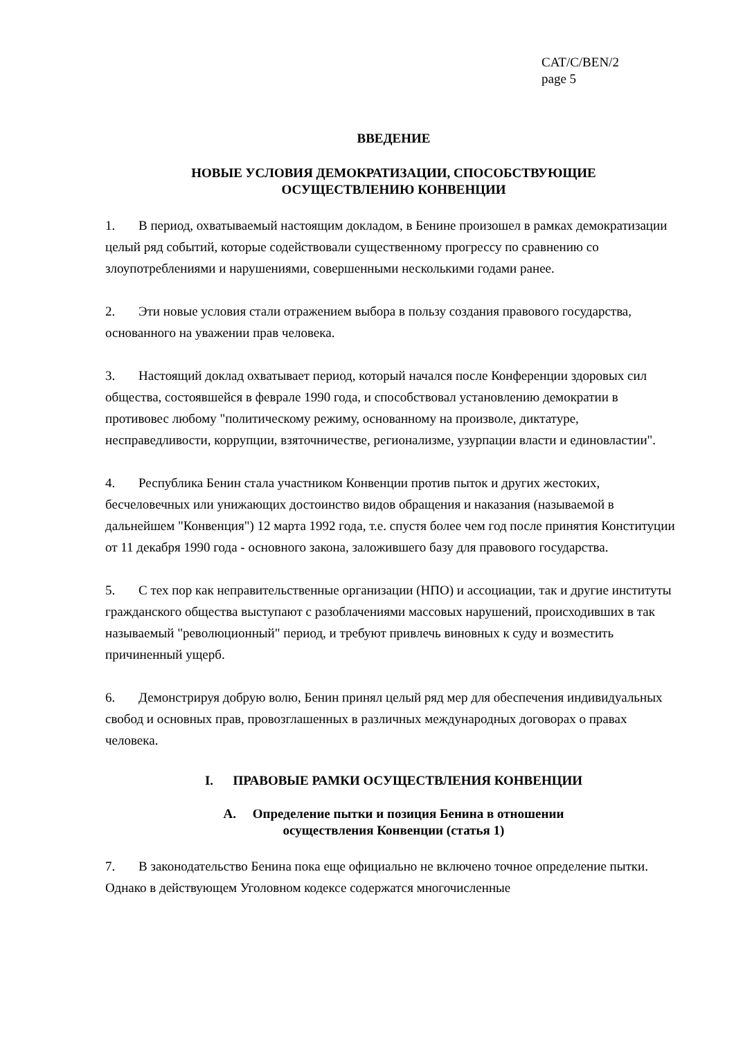CAT/C/BEN/2
page 5
ВВЕДЕНИЕ
НОВЫЕ УСЛОВИЯ ДЕМОКРАТИЗАЦИИ, СПОСОБСТВУЮЩИЕ
ОСУЩЕСТВЛЕНИЮ КОНВЕНЦИИ
1. В период, охватываемый настоящим докладом, в Бенине произошел в рамках демократизации целый ряд событий, которые содействовали существенному прогрессу по сравнению со злоупотреблениями и нарушениями, совершенными несколькими годами ранее.
2. Эти новые условия стали отражением выбора в пользу создания правового государства, основанного на уважении прав человека.
3. Настоящий доклад охватывает период, который начался после Конференции здоровых сил общества, состоявшейся в феврале 1990 года, и способствовал установлению демократии в противовес любому "политическому режиму, основанному на произволе, диктатуре, несправедливости, коррупции, взяточничестве, регионализме, узурпации власти и единовластии".
4. Республика Бенин стала участником Конвенции против пыток и других жестоких, бесчеловечных или унижающих достоинство видов обращения и наказания (называемой в дальнейшем "Конвенция") 12 марта 1992 года, т.е. спустя более чем год после принятия Конституции от 11 декабря 1990 года - основного закона, заложившего базу для правового государства.
5. С тех пор как неправительственные организации (НПО) и ассоциации, так и другие институты гражданского общества выступают с разоблачениями массовых нарушений, происходивших в так называемый "революционный" период, и требуют привлечь виновных к суду и возместить причиненный ущерб.
6. Демонстрируя добрую волю, Бенин принял целый ряд мер для обеспечения индивидуальных свобод и основных прав, провозглашенных в различных международных договорах о правах человека.
I. ПРАВОВЫЕ РАМКИ ОСУЩЕСТВЛЕНИЯ КОНВЕНЦИИ
A. Определение пытки и позиция Бенина в отношении
осуществления Конвенции (статья 1)
7. В законодательство Бенина пока еще официально не включено точное определение пытки. Однако в действующем Уголовном кодексе содержатся многочисленные